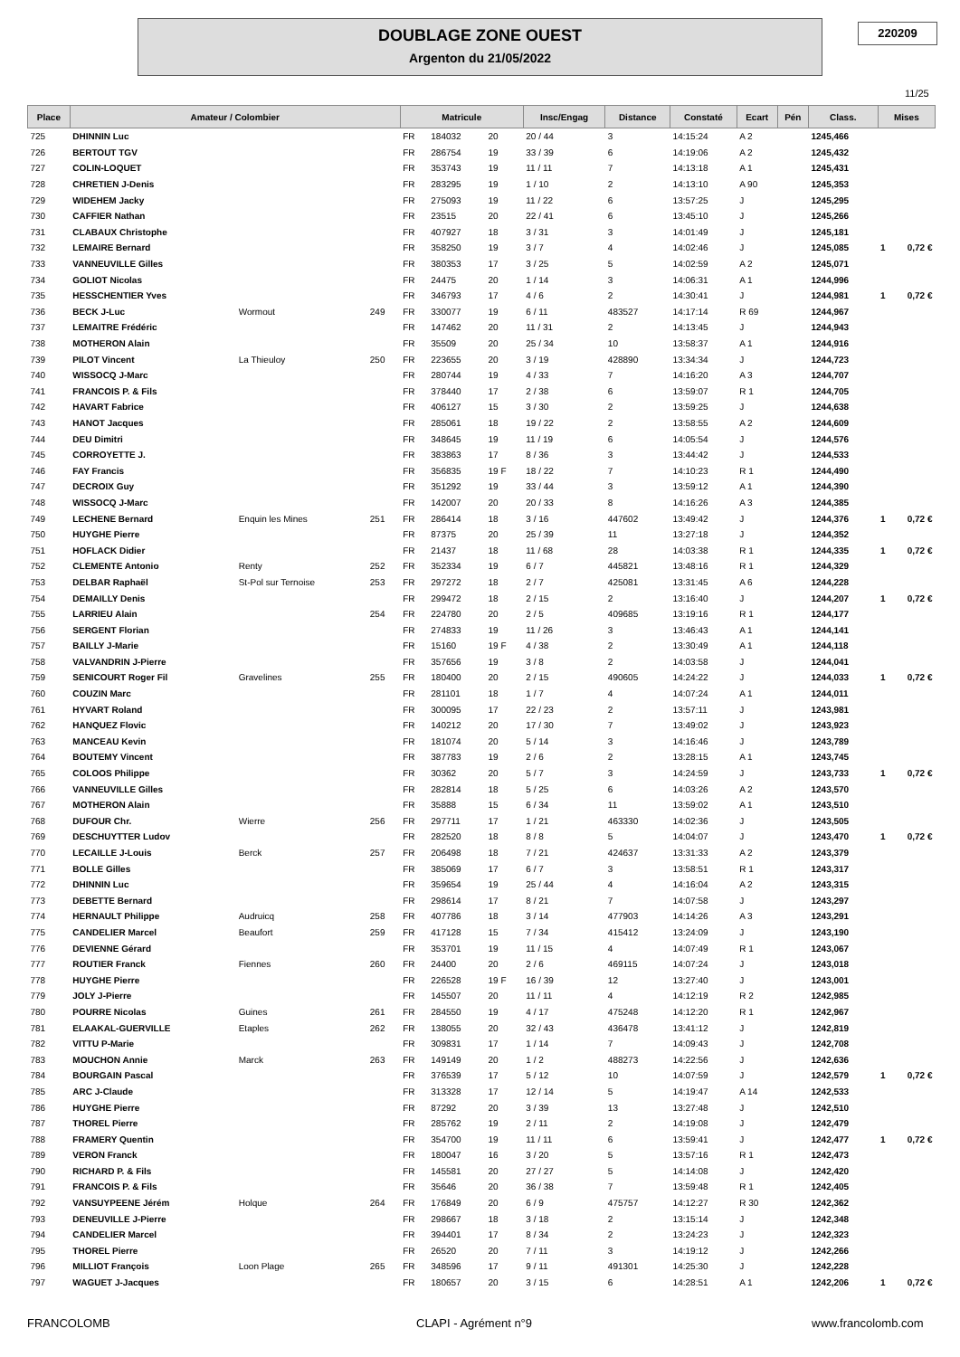DOUBLAGE ZONE OUEST
Argenton du 21/05/2022
220209
11/25
| Place | Amateur / Colombier | | | Matricule | | | Insc/Engag | Distance | Constaté | Ecart | Pén | Class. | Mises |
| --- | --- | --- | --- | --- | --- | --- | --- | --- | --- | --- | --- | --- | --- |
| 725 | DHINNIN Luc | | | FR | 184032 | 20 | 20 / 44 | 3 | 14:15:24 | A 2 | | 1245,466 | |
| 726 | BERTOUT TGV | | | FR | 286754 | 19 | 33 / 39 | 6 | 14:19:06 | A 2 | | 1245,432 | |
| 727 | COLIN-LOQUET | | | FR | 353743 | 19 | 11 / 11 | 7 | 14:13:18 | A 1 | | 1245,431 | |
| 728 | CHRETIEN J-Denis | | | FR | 283295 | 19 | 1 / 10 | 2 | 14:13:10 | A 90 | | 1245,353 | |
| 729 | WIDEHEM Jacky | | | FR | 275093 | 19 | 11 / 22 | 6 | 13:57:25 | J | | 1245,295 | |
| 730 | CAFFIER Nathan | | | FR | 23515 | 20 | 22 / 41 | 6 | 13:45:10 | J | | 1245,266 | |
| 731 | CLABAUX Christophe | | | FR | 407927 | 18 | 3 / 31 | 3 | 14:01:49 | J | | 1245,181 | |
| 732 | LEMAIRE Bernard | | | FR | 358250 | 19 | 3 / 7 | 4 | 14:02:46 | J | | 1245,085 | 1 0,72 € |
| 733 | VANNEUVILLE Gilles | | | FR | 380353 | 17 | 3 / 25 | 5 | 14:02:59 | A 2 | | 1245,071 | |
| 734 | GOLIOT Nicolas | | | FR | 24475 | 20 | 1 / 14 | 3 | 14:06:31 | A 1 | | 1244,996 | |
| 735 | HESSCHENTIER Yves | | | FR | 346793 | 17 | 4 / 6 | 2 | 14:30:41 | J | | 1244,981 | 1 0,72 € |
| 736 | BECK J-Luc | Wormout | 249 | FR | 330077 | 19 | 6 / 11 | 483527 | 14:17:14 | R 69 | | 1244,967 | |
| 737 | LEMAITRE Frédéric | | | FR | 147462 | 20 | 11 / 31 | 2 | 14:13:45 | J | | 1244,943 | |
| 738 | MOTHERON Alain | | | FR | 35509 | 20 | 25 / 34 | 10 | 13:58:37 | A 1 | | 1244,916 | |
| 739 | PILOT Vincent | La Thieuloy | 250 | FR | 223655 | 20 | 3 / 19 | 428890 | 13:34:34 | J | | 1244,723 | |
| 740 | WISSOCQ J-Marc | | | FR | 280744 | 19 | 4 / 33 | 7 | 14:16:20 | A 3 | | 1244,707 | |
| 741 | FRANCOIS P. & Fils | | | FR | 378440 | 17 | 2 / 38 | 6 | 13:59:07 | R 1 | | 1244,705 | |
| 742 | HAVART Fabrice | | | FR | 406127 | 15 | 3 / 30 | 2 | 13:59:25 | J | | 1244,638 | |
| 743 | HANOT Jacques | | | FR | 285061 | 18 | 19 / 22 | 2 | 13:58:55 | A 2 | | 1244,609 | |
| 744 | DEU Dimitri | | | FR | 348645 | 19 | 11 / 19 | 6 | 14:05:54 | J | | 1244,576 | |
| 745 | CORROYETTE J. | | | FR | 383863 | 17 | 8 / 36 | 3 | 13:44:42 | J | | 1244,533 | |
| 746 | FAY Francis | | | FR | 356835 | 19 F | 18 / 22 | 7 | 14:10:23 | R 1 | | 1244,490 | |
| 747 | DECROIX Guy | | | FR | 351292 | 19 | 33 / 44 | 3 | 13:59:12 | A 1 | | 1244,390 | |
| 748 | WISSOCQ J-Marc | | | FR | 142007 | 20 | 20 / 33 | 8 | 14:16:26 | A 3 | | 1244,385 | |
| 749 | LECHENE Bernard | Enquin les Mines | 251 | FR | 286414 | 18 | 3 / 16 | 447602 | 13:49:42 | J | | 1244,376 | 1 0,72 € |
| 750 | HUYGHE Pierre | | | FR | 87375 | 20 | 25 / 39 | 11 | 13:27:18 | J | | 1244,352 | |
| 751 | HOFLACK Didier | | | FR | 21437 | 18 | 11 / 68 | 28 | 14:03:38 | R 1 | | 1244,335 | 1 0,72 € |
| 752 | CLEMENTE Antonio | Renty | 252 | FR | 352334 | 19 | 6 / 7 | 445821 | 13:48:16 | R 1 | | 1244,329 | |
| 753 | DELBAR Raphaël | St-Pol sur Ternoise | 253 | FR | 297272 | 18 | 2 / 7 | 425081 | 13:31:45 | A 6 | | 1244,228 | |
| 754 | DEMAILLY Denis | | | FR | 299472 | 18 | 2 / 15 | 2 | 13:16:40 | J | | 1244,207 | 1 0,72 € |
| 755 | LARRIEU Alain | | 254 | FR | 224780 | 20 | 2 / 5 | 409685 | 13:19:16 | R 1 | | 1244,177 | |
| 756 | SERGENT Florian | | | FR | 274833 | 19 | 11 / 26 | 3 | 13:46:43 | A 1 | | 1244,141 | |
| 757 | BAILLY J-Marie | | | FR | 15160 | 19 F | 4 / 38 | 2 | 13:30:49 | A 1 | | 1244,118 | |
| 758 | VALVANDRIN J-Pierre | | | FR | 357656 | 19 | 3 / 8 | 2 | 14:03:58 | J | | 1244,041 | |
| 759 | SENICOURT Roger Fil | Gravelines | 255 | FR | 180400 | 20 | 2 / 15 | 490605 | 14:24:22 | J | | 1244,033 | 1 0,72 € |
| 760 | COUZIN Marc | | | FR | 281101 | 18 | 1 / 7 | 4 | 14:07:24 | A 1 | | 1244,011 | |
| 761 | HYVART Roland | | | FR | 300095 | 17 | 22 / 23 | 2 | 13:57:11 | J | | 1243,981 | |
| 762 | HANQUEZ Flovic | | | FR | 140212 | 20 | 17 / 30 | 7 | 13:49:02 | J | | 1243,923 | |
| 763 | MANCEAU Kevin | | | FR | 181074 | 20 | 5 / 14 | 3 | 14:16:46 | J | | 1243,789 | |
| 764 | BOUTEMY Vincent | | | FR | 387783 | 19 | 2 / 6 | 2 | 13:28:15 | A 1 | | 1243,745 | |
| 765 | COLOOS Philippe | | | FR | 30362 | 20 | 5 / 7 | 3 | 14:24:59 | J | | 1243,733 | 1 0,72 € |
| 766 | VANNEUVILLE Gilles | | | FR | 282814 | 18 | 5 / 25 | 6 | 14:03:26 | A 2 | | 1243,570 | |
| 767 | MOTHERON Alain | | | FR | 35888 | 15 | 6 / 34 | 11 | 13:59:02 | A 1 | | 1243,510 | |
| 768 | DUFOUR Chr. | Wierre | 256 | FR | 297711 | 17 | 1 / 21 | 463330 | 14:02:36 | J | | 1243,505 | |
| 769 | DESCHUYTTER Ludov | | | FR | 282520 | 18 | 8 / 8 | 5 | 14:04:07 | J | | 1243,470 | 1 0,72 € |
| 770 | LECAILLE J-Louis | Berck | 257 | FR | 206498 | 18 | 7 / 21 | 424637 | 13:31:33 | A 2 | | 1243,379 | |
| 771 | BOLLE Gilles | | | FR | 385069 | 17 | 6 / 7 | 3 | 13:58:51 | R 1 | | 1243,317 | |
| 772 | DHINNIN Luc | | | FR | 359654 | 19 | 25 / 44 | 4 | 14:16:04 | A 2 | | 1243,315 | |
| 773 | DEBETTE Bernard | | | FR | 298614 | 17 | 8 / 21 | 7 | 14:07:58 | J | | 1243,297 | |
| 774 | HERNAULT Philippe | Audruicq | 258 | FR | 407786 | 18 | 3 / 14 | 477903 | 14:14:26 | A 3 | | 1243,291 | |
| 775 | CANDELIER Marcel | Beaufort | 259 | FR | 417128 | 15 | 7 / 34 | 415412 | 13:24:09 | J | | 1243,190 | |
| 776 | DEVIENNE Gérard | | | FR | 353701 | 19 | 11 / 15 | 4 | 14:07:49 | R 1 | | 1243,067 | |
| 777 | ROUTIER Franck | Fiennes | 260 | FR | 24400 | 20 | 2 / 6 | 469115 | 14:07:24 | J | | 1243,018 | |
| 778 | HUYGHE Pierre | | | FR | 226528 | 19 F | 16 / 39 | 12 | 13:27:40 | J | | 1243,001 | |
| 779 | JOLY J-Pierre | | | FR | 145507 | 20 | 11 / 11 | 4 | 14:12:19 | R 2 | | 1242,985 | |
| 780 | POURRE Nicolas | Guines | 261 | FR | 284550 | 19 | 4 / 17 | 475248 | 14:12:20 | R 1 | | 1242,967 | |
| 781 | ELAAKAL-GUERVILLE | Etaples | 262 | FR | 138055 | 20 | 32 / 43 | 436478 | 13:41:12 | J | | 1242,819 | |
| 782 | VITTU P-Marie | | | FR | 309831 | 17 | 1 / 14 | 7 | 14:09:43 | J | | 1242,708 | |
| 783 | MOUCHON Annie | Marck | 263 | FR | 149149 | 20 | 1 / 2 | 488273 | 14:22:56 | J | | 1242,636 | |
| 784 | BOURGAIN Pascal | | | FR | 376539 | 17 | 5 / 12 | 10 | 14:07:59 | J | | 1242,579 | 1 0,72 € |
| 785 | ARC J-Claude | | | FR | 313328 | 17 | 12 / 14 | 5 | 14:19:47 | A 14 | | 1242,533 | |
| 786 | HUYGHE Pierre | | | FR | 87292 | 20 | 3 / 39 | 13 | 13:27:48 | J | | 1242,510 | |
| 787 | THOREL Pierre | | | FR | 285762 | 19 | 2 / 11 | 2 | 14:19:08 | J | | 1242,479 | |
| 788 | FRAMERY Quentin | | | FR | 354700 | 19 | 11 / 11 | 6 | 13:59:41 | J | | 1242,477 | 1 0,72 € |
| 789 | VERON Franck | | | FR | 180047 | 16 | 3 / 20 | 5 | 13:57:16 | R 1 | | 1242,473 | |
| 790 | RICHARD P. & Fils | | | FR | 145581 | 20 | 27 / 27 | 5 | 14:14:08 | J | | 1242,420 | |
| 791 | FRANCOIS P. & Fils | | | FR | 35646 | 20 | 36 / 38 | 7 | 13:59:48 | R 1 | | 1242,405 | |
| 792 | VANSUYPEENE Jérém | Holque | 264 | FR | 176849 | 20 | 6 / 9 | 475757 | 14:12:27 | R 30 | | 1242,362 | |
| 793 | DENEUVILLE J-Pierre | | | FR | 298667 | 18 | 3 / 18 | 2 | 13:15:14 | J | | 1242,348 | |
| 794 | CANDELIER Marcel | | | FR | 394401 | 17 | 8 / 34 | 2 | 13:24:23 | J | | 1242,323 | |
| 795 | THOREL Pierre | | | FR | 26520 | 20 | 7 / 11 | 3 | 14:19:12 | J | | 1242,266 | |
| 796 | MILLIOT François | Loon Plage | 265 | FR | 348596 | 17 | 9 / 11 | 491301 | 14:25:30 | J | | 1242,228 | |
| 797 | WAGUET J-Jacques | | | FR | 180657 | 20 | 3 / 15 | 6 | 14:28:51 | A 1 | | 1242,206 | 1 0,72 € |
FRANCOLOMB CLAPI - Agrément n°9 www.francolomb.com